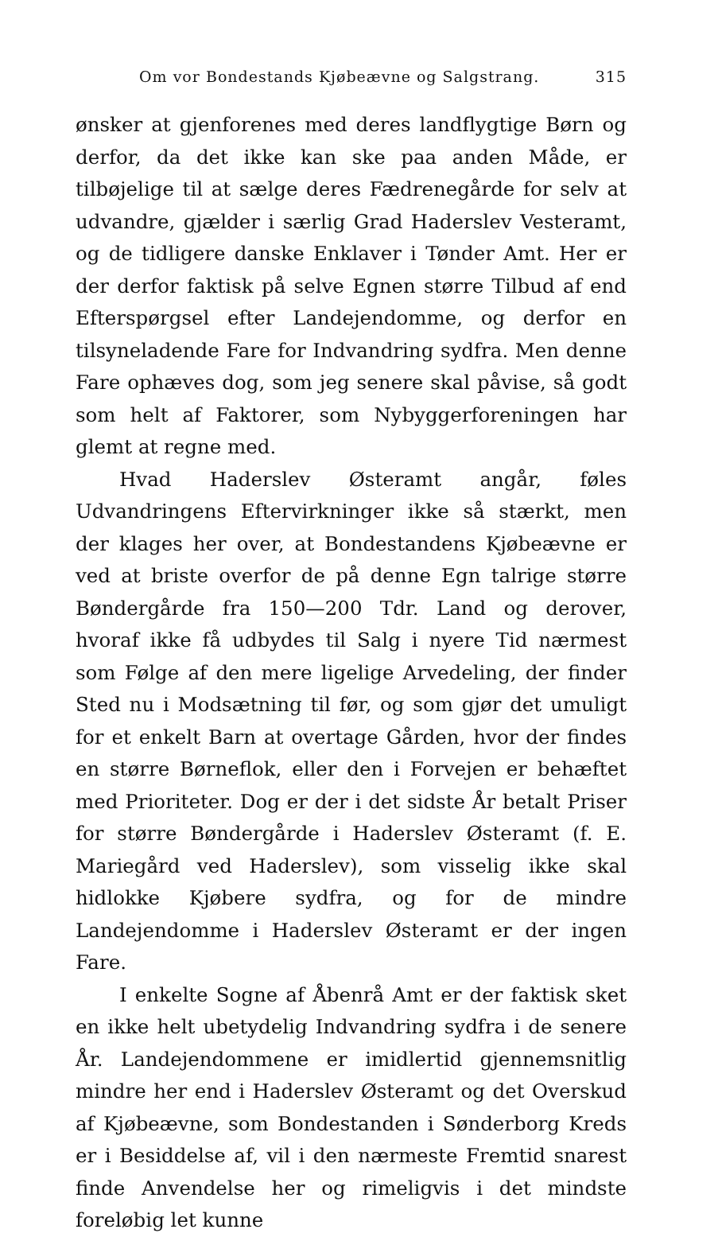Om vor Bondestands Kjøbeævne og Salgstrang. 315
ønsker at gjenforenes med deres landflygtige Børn og derfor, da det ikke kan ske paa anden Måde, er tilbøjelige til at sælge deres Fædrenegårde for selv at udvandre, gjælder i særlig Grad Haderslev Vesteramt, og de tidligere danske Enklaver i Tønder Amt. Her er der derfor faktisk på selve Egnen større Tilbud af end Efterspørgsel efter Landejendomme, og derfor en tilsyneladende Fare for Indvandring sydfra. Men denne Fare ophæves dog, som jeg senere skal påvise, så godt som helt af Faktorer, som Nybyggerforeningen har glemt at regne med.
Hvad Haderslev Østeramt angår, føles Udvandringens Eftervirkninger ikke så stærkt, men der klages her over, at Bondestandens Kjøbeævne er ved at briste overfor de på denne Egn talrige større Bøndergårde fra 150—200 Tdr. Land og derover, hvoraf ikke få udbydes til Salg i nyere Tid nærmest som Følge af den mere ligelige Arvedeling, der finder Sted nu i Modsætning til før, og som gjør det umuligt for et enkelt Barn at overtage Gården, hvor der findes en større Børneflok, eller den i Forvejen er behæftet med Prioriteter. Dog er der i det sidste År betalt Priser for større Bøndergårde i Haderslev Østeramt (f. E. Mariegård ved Haderslev), som visselig ikke skal hidlokke Kjøbere sydfra, og for de mindre Landejendomme i Haderslev Østeramt er der ingen Fare.
I enkelte Sogne af Åbenrå Amt er der faktisk sket en ikke helt ubetydelig Indvandring sydfra i de senere År. Landejendommene er imidlertid gjennemsnitlig mindre her end i Haderslev Østeramt og det Overskud af Kjøbeævne, som Bondestanden i Sønderborg Kreds er i Besiddelse af, vil i den nærmeste Fremtid snarest finde Anvendelse her og rimeligvis i det mindste foreløbig let kunne